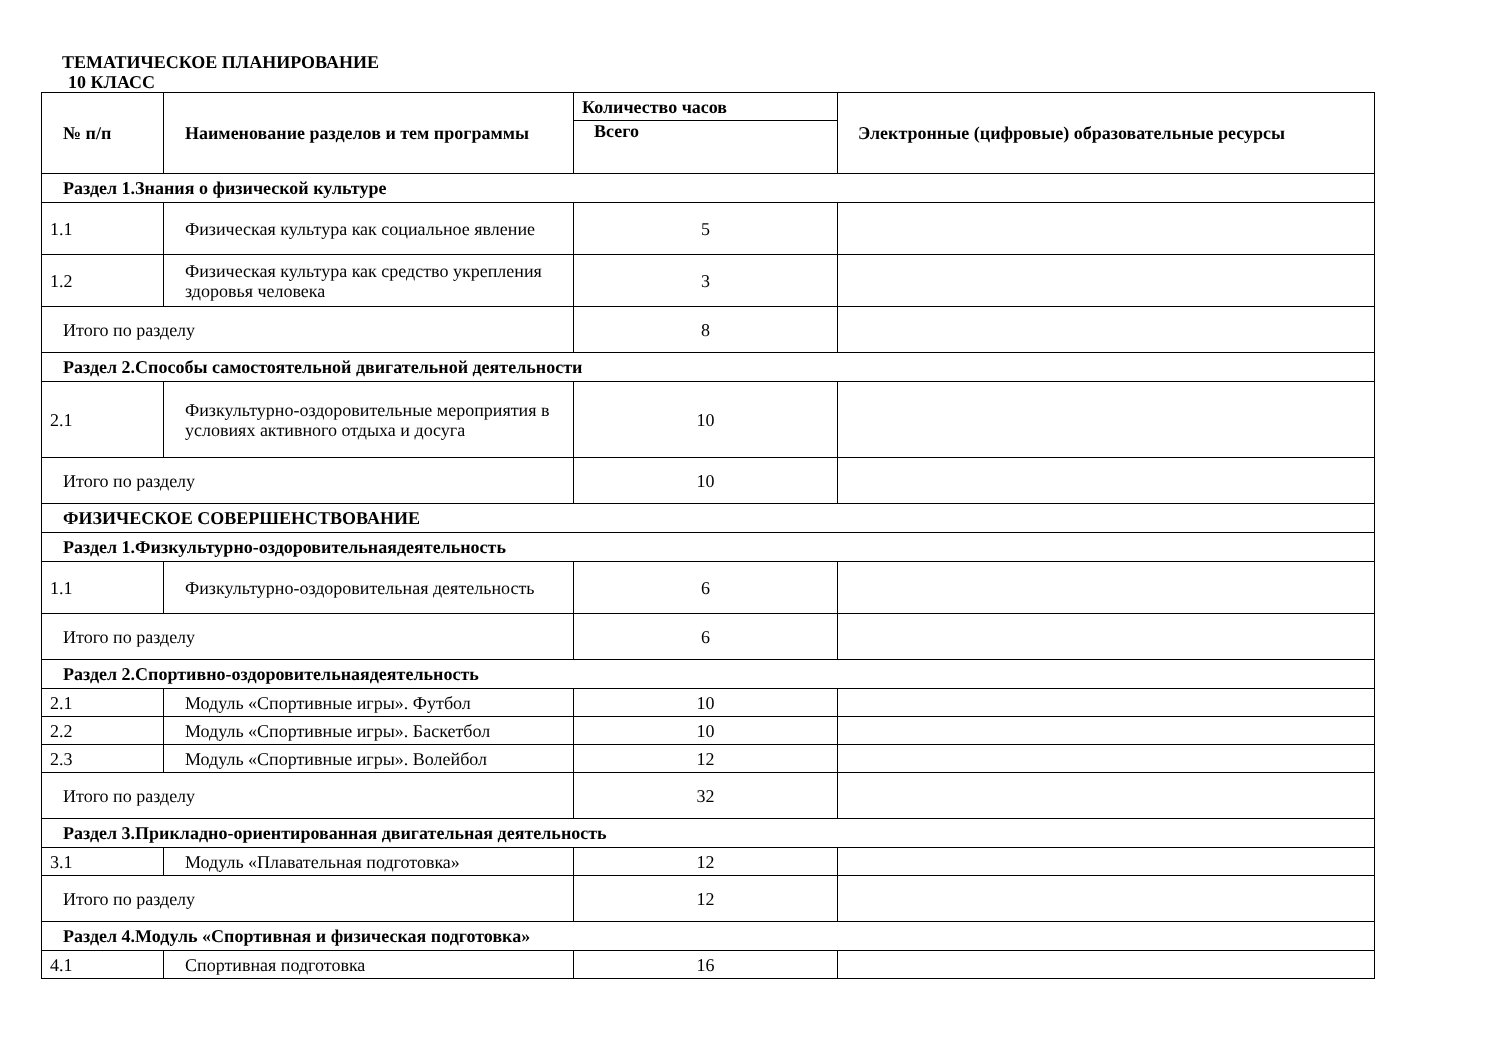ТЕМАТИЧЕСКОЕ ПЛАНИРОВАНИЕ
10 КЛАСС
| № п/п | Наименование разделов и тем программы | Количество часов | Электронные (цифровые) образовательные ресурсы |
| --- | --- | --- | --- |
| | | Всего | |
| Раздел 1.Знания о физической культуре | | | |
| 1.1 | Физическая культура как социальное явление | 5 | |
| 1.2 | Физическая культура как средство укрепления здоровья человека | 3 | |
| Итого по разделу | | 8 | |
| Раздел 2.Способы самостоятельной двигательной деятельности | | | |
| 2.1 | Физкультурно-оздоровительные мероприятия в условиях активного отдыха и досуга | 10 | |
| Итого по разделу | | 10 | |
| ФИЗИЧЕСКОЕ СОВЕРШЕНСТВОВАНИЕ | | | |
| Раздел 1.Физкультурно-оздоровительнаядеятельность | | | |
| 1.1 | Физкультурно-оздоровительная деятельность | 6 | |
| Итого по разделу | | 6 | |
| Раздел 2.Спортивно-оздоровительнаядеятельность | | | |
| 2.1 | Модуль «Спортивные игры». Футбол | 10 | |
| 2.2 | Модуль «Спортивные игры». Баскетбол | 10 | |
| 2.3 | Модуль «Спортивные игры». Волейбол | 12 | |
| Итого по разделу | | 32 | |
| Раздел 3.Прикладно-ориентированная двигательная деятельность | | | |
| 3.1 | Модуль «Плавательная подготовка» | 12 | |
| Итого по разделу | | 12 | |
| Раздел 4.Модуль «Спортивная и физическая подготовка» | | | |
| 4.1 | Спортивная подготовка | 16 | |